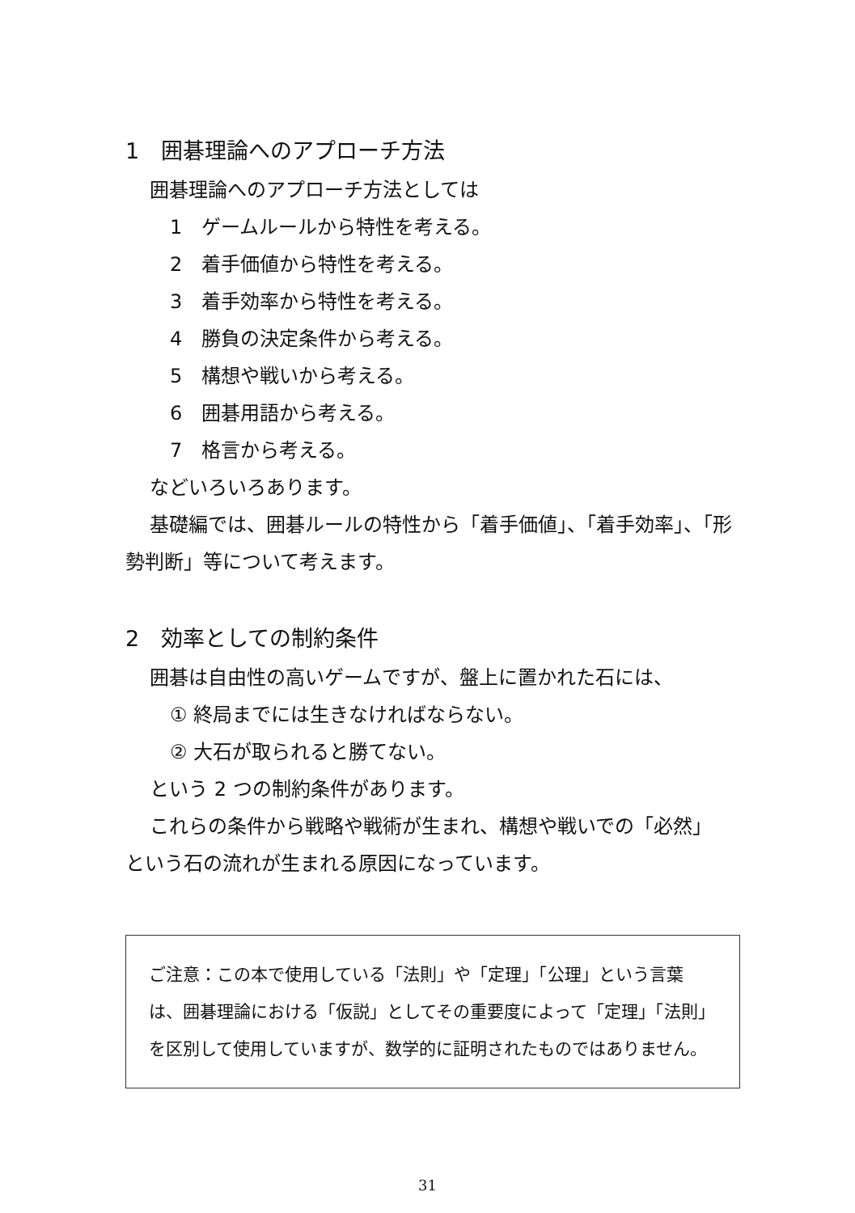1　囲碁理論へのアプローチ方法
囲碁理論へのアプローチ方法としては
1　ゲームルールから特性を考える。
2　着手価値から特性を考える。
3　着手効率から特性を考える。
4　勝負の決定条件から考える。
5　構想や戦いから考える。
6　囲碁用語から考える。
7　格言から考える。
などいろいろあります。
基礎編では、囲碁ルールの特性から「着手価値」、「着手効率」、「形
勢判断」等について考えます。
2　効率としての制約条件
囲碁は自由性の高いゲームですが、盤上に置かれた石には、
① 終局までには生きなければならない。
② 大石が取られると勝てない。
という 2 つの制約条件があります。
これらの条件から戦略や戦術が生まれ、構想や戦いでの「必然」
という石の流れが生まれる原因になっています。
ご注意：この本で使用している「法則」や「定理」「公理」という言葉は、囲碁理論における「仮説」としてその重要度によって「定理」「法則」 を区別して使用していますが、数学的に証明されたものではありません。
31